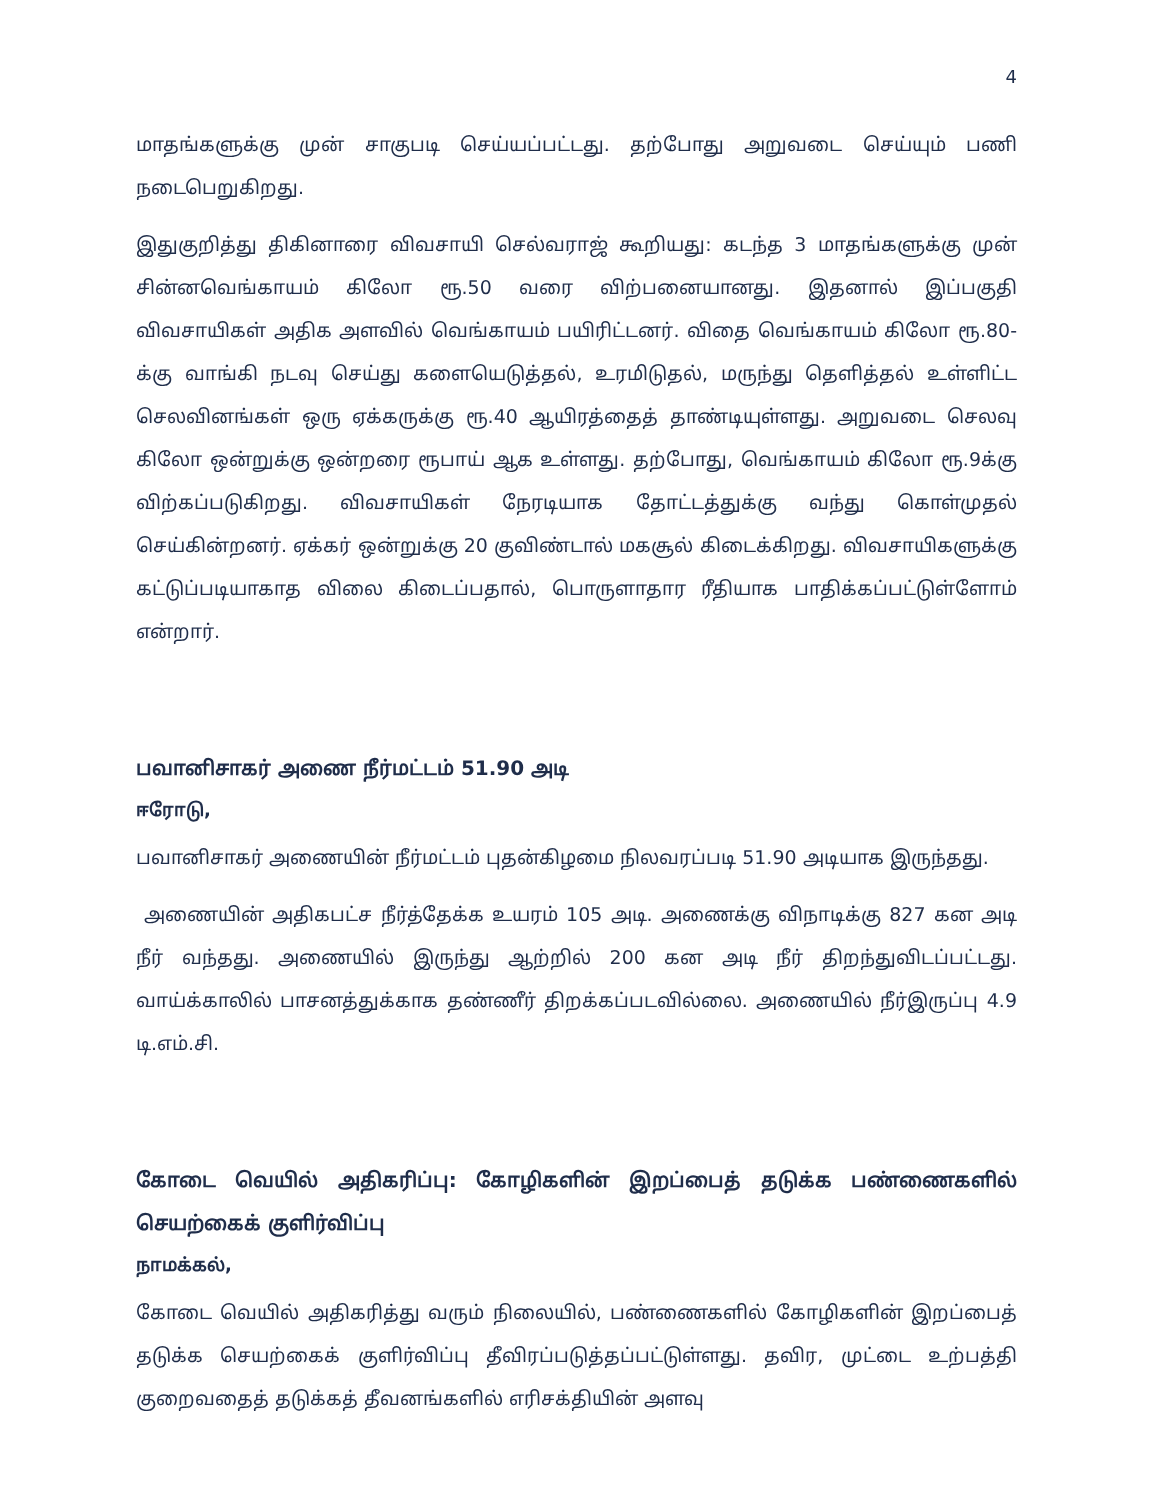4
மாதங்களுக்கு முன் சாகுபடி செய்யப்பட்டது. தற்போது அறுவடை செய்யும் பணி நடைபெறுகிறது.
இதுகுறித்து திகினாரை விவசாயி செல்வராஜ் கூறியது: கடந்த 3 மாதங்களுக்கு முன் சின்னவெங்காயம் கிலோ ரூ.50 வரை விற்பனையானது. இதனால் இப்பகுதி விவசாயிகள் அதிக அளவில் வெங்காயம் பயிரிட்டனர். விதை வெங்காயம் கிலோ ரூ.80-க்கு வாங்கி நடவு செய்து களையெடுத்தல், உரமிடுதல், மருந்து தெளித்தல் உள்ளிட்ட செலவினங்கள் ஒரு ஏக்கருக்கு ரூ.40 ஆயிரத்தைத் தாண்டியுள்ளது. அறுவடை செலவு கிலோ ஒன்றுக்கு ஒன்றரை ரூபாய் ஆக உள்ளது. தற்போது, வெங்காயம் கிலோ ரூ.9க்கு விற்கப்படுகிறது. விவசாயிகள் நேரடியாக தோட்டத்துக்கு வந்து கொள்முதல் செய்கின்றனர். ஏக்கர் ஒன்றுக்கு 20 குவிண்டால் மகசூல் கிடைக்கிறது. விவசாயிகளுக்கு கட்டுப்படியாகாத விலை கிடைப்பதால், பொருளாதார ரீதியாக பாதிக்கப்பட்டுள்ளோம் என்றார்.
பவானிசாகர் அணை நீர்மட்டம் 51.90 அடி
ஈரோடு,
பவானிசாகர் அணையின் நீர்மட்டம் புதன்கிழமை நிலவரப்படி 51.90 அடியாக இருந்தது.
அணையின் அதிகபட்ச நீர்த்தேக்க உயரம் 105 அடி. அணைக்கு விநாடிக்கு 827 கன அடி நீர் வந்தது. அணையில் இருந்து ஆற்றில் 200 கன அடி நீர் திறந்துவிடப்பட்டது. வாய்க்காலில் பாசனத்துக்காக தண்ணீர் திறக்கப்படவில்லை. அணையில் நீர்இருப்பு 4.9 டி.எம்.சி.
கோடை வெயில் அதிகரிப்பு: கோழிகளின் இறப்பைத் தடுக்க பண்ணைகளில் செயற்கைக் குளிர்விப்பு
நாமக்கல்,
கோடை வெயில் அதிகரித்து வரும் நிலையில், பண்ணைகளில் கோழிகளின் இறப்பைத் தடுக்க செயற்கைக் குளிர்விப்பு தீவிரப்படுத்தப்பட்டுள்ளது. தவிர, முட்டை உற்பத்தி குறைவதைத் தடுக்கத் தீவனங்களில் எரிசக்தியின் அளவு